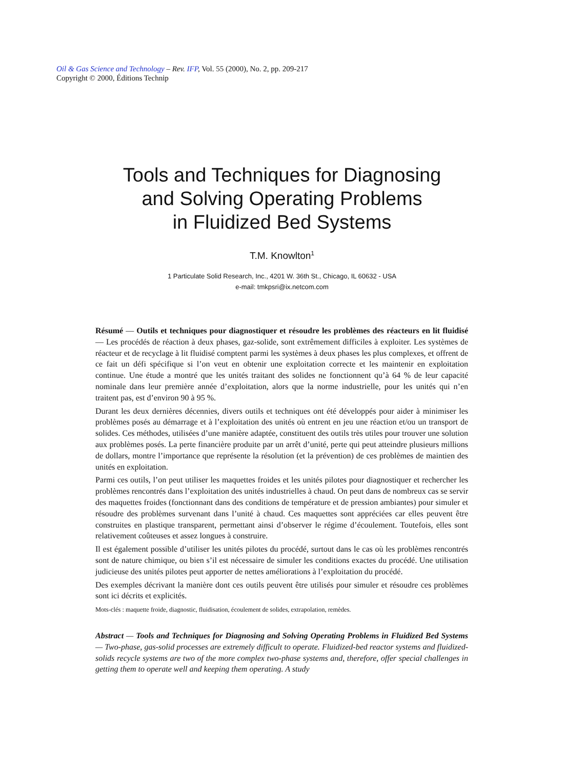Oil & Gas Science and Technology – Rev. IFP, Vol. 55 (2000), No. 2, pp. 209-217
Copyright © 2000, Éditions Technip
Tools and Techniques for Diagnosing
and Solving Operating Problems
in Fluidized Bed Systems
T.M. Knowlton<sup>1</sup>
1 Particulate Solid Research, Inc., 4201 W. 36th St., Chicago, IL 60632 - USA
e-mail: tmkpsri@ix.netcom.com
Résumé — Outils et techniques pour diagnostiquer et résoudre les problèmes des réacteurs en lit fluidisé — Les procédés de réaction à deux phases, gaz-solide, sont extrêmement difficiles à exploiter. Les systèmes de réacteur et de recyclage à lit fluidisé comptent parmi les systèmes à deux phases les plus complexes, et offrent de ce fait un défi spécifique si l’on veut en obtenir une exploitation correcte et les maintenir en exploitation continue. Une étude a montré que les unités traitant des solides ne fonctionnent qu’à 64 % de leur capacité nominale dans leur première année d’exploitation, alors que la norme industrielle, pour les unités qui n’en traitent pas, est d’environ 90 à 95 %.
Durant les deux dernières décennies, divers outils et techniques ont été développés pour aider à minimiser les problèmes posés au démarrage et à l’exploitation des unités où entrent en jeu une réaction et/ou un transport de solides. Ces méthodes, utilisées d’une manière adaptée, constituent des outils très utiles pour trouver une solution aux problèmes posés. La perte financière produite par un arrêt d’unité, perte qui peut atteindre plusieurs millions de dollars, montre l’importance que représente la résolution (et la prévention) de ces problèmes de maintien des unités en exploitation.
Parmi ces outils, l’on peut utiliser les maquettes froides et les unités pilotes pour diagnostiquer et rechercher les problèmes rencontrés dans l’exploitation des unités industrielles à chaud. On peut dans de nombreux cas se servir des maquettes froides (fonctionnant dans des conditions de température et de pression ambiantes) pour simuler et résoudre des problèmes survenant dans l’unité à chaud. Ces maquettes sont appréciées car elles peuvent être construites en plastique transparent, permettant ainsi d’observer le régime d’écoulement. Toutefois, elles sont relativement coûteuses et assez longues à construire.
Il est également possible d’utiliser les unités pilotes du procédé, surtout dans le cas où les problèmes rencontrés sont de nature chimique, ou bien s’il est nécessaire de simuler les conditions exactes du procédé. Une utilisation judicieuse des unités pilotes peut apporter de nettes améliorations à l’exploitation du procédé.
Des exemples décrivant la manière dont ces outils peuvent être utilisés pour simuler et résoudre ces problèmes sont ici décrits et explicités.
Mots-clés : maquette froide, diagnostic, fluidisation, écoulement de solides, extrapolation, remèdes.
Abstract — Tools and Techniques for Diagnosing and Solving Operating Problems in Fluidized Bed Systems — Two-phase, gas-solid processes are extremely difficult to operate. Fluidized-bed reactor systems and fluidized-solids recycle systems are two of the more complex two-phase systems and, therefore, offer special challenges in getting them to operate well and keeping them operating. A study